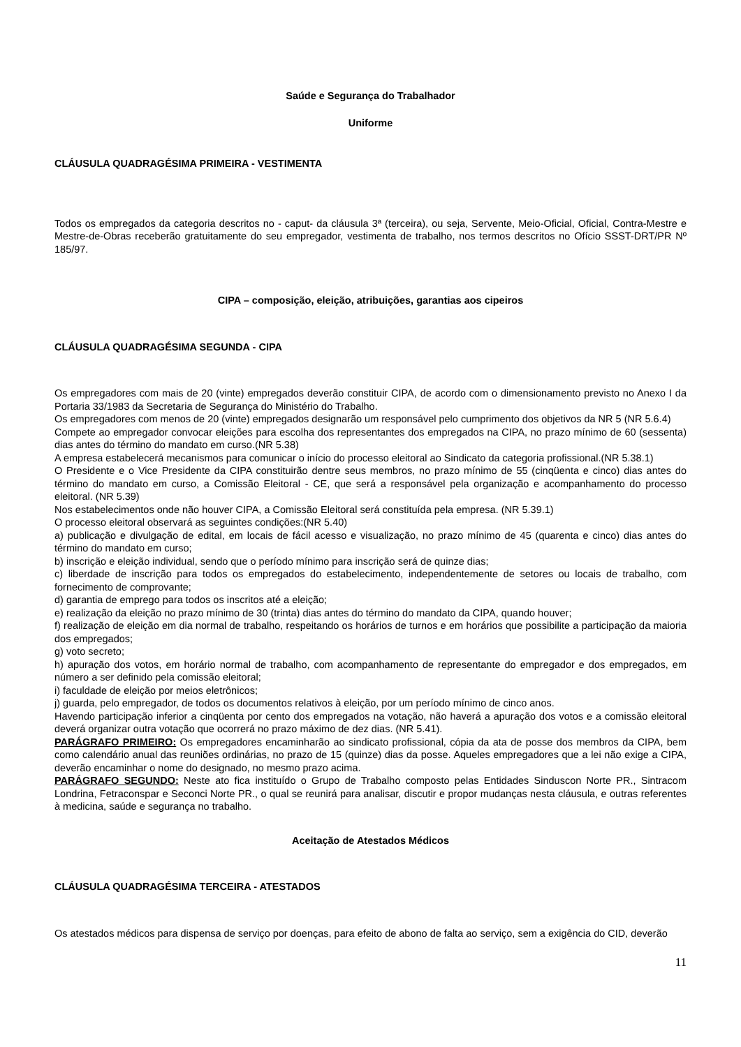Saúde e Segurança do Trabalhador
Uniforme
CLÁUSULA QUADRAGÉSIMA PRIMEIRA - VESTIMENTA
Todos os empregados da categoria descritos no - caput- da cláusula 3ª (terceira), ou seja, Servente, Meio-Oficial, Oficial, Contra-Mestre e Mestre-de-Obras receberão gratuitamente do seu empregador, vestimenta de trabalho, nos termos descritos no Ofício SSST-DRT/PR Nº 185/97.
CIPA – composição, eleição, atribuições, garantias aos cipeiros
CLÁUSULA QUADRAGÉSIMA SEGUNDA - CIPA
Os empregadores com mais de 20 (vinte) empregados deverão constituir CIPA, de acordo com o dimensionamento previsto no Anexo I da Portaria 33/1983 da Secretaria de Segurança do Ministério do Trabalho.
Os empregadores com menos de 20 (vinte) empregados designarão um responsável pelo cumprimento dos objetivos da NR 5 (NR 5.6.4)
Compete ao empregador convocar eleições para escolha dos representantes dos empregados na CIPA, no prazo mínimo de 60 (sessenta) dias antes do término do mandato em curso.(NR 5.38)
A empresa estabelecerá mecanismos para comunicar o início do processo eleitoral ao Sindicato da categoria profissional.(NR 5.38.1)
O Presidente e o Vice Presidente da CIPA constituirão dentre seus membros, no prazo mínimo de 55 (cinqüenta e cinco) dias antes do término do mandato em curso, a Comissão Eleitoral - CE, que será a responsável pela organização e acompanhamento do processo eleitoral. (NR 5.39)
Nos estabelecimentos onde não houver CIPA, a Comissão Eleitoral será constituída pela empresa. (NR 5.39.1)
O processo eleitoral observará as seguintes condições:(NR 5.40)
a) publicação e divulgação de edital, em locais de fácil acesso e visualização, no prazo mínimo de 45 (quarenta e cinco) dias antes do término do mandato em curso;
b) inscrição e eleição individual, sendo que o período mínimo para inscrição será de quinze dias;
c) liberdade de inscrição para todos os empregados do estabelecimento, independentemente de setores ou locais de trabalho, com fornecimento de comprovante;
d) garantia de emprego para todos os inscritos até a eleição;
e) realização da eleição no prazo mínimo de 30 (trinta) dias antes do término do mandato da CIPA, quando houver;
f) realização de eleição em dia normal de trabalho, respeitando os horários de turnos e em horários que possibilite a participação da maioria dos empregados;
g) voto secreto;
h) apuração dos votos, em horário normal de trabalho, com acompanhamento de representante do empregador e dos empregados, em número a ser definido pela comissão eleitoral;
i) faculdade de eleição por meios eletrônicos;
j) guarda, pelo empregador, de todos os documentos relativos à eleição, por um período mínimo de cinco anos.
Havendo participação inferior a cinqüenta por cento dos empregados na votação, não haverá a apuração dos votos e a comissão eleitoral deverá organizar outra votação que ocorrerá no prazo máximo de dez dias. (NR 5.41).
PARÁGRAFO PRIMEIRO: Os empregadores encaminharão ao sindicato profissional, cópia da ata de posse dos membros da CIPA, bem como calendário anual das reuniões ordinárias, no prazo de 15 (quinze) dias da posse. Aqueles empregadores que a lei não exige a CIPA, deverão encaminhar o nome do designado, no mesmo prazo acima.
PARÁGRAFO SEGUNDO: Neste ato fica instituído o Grupo de Trabalho composto pelas Entidades Sinduscon Norte PR., Sintracom Londrina, Fetraconspar e Seconci Norte PR., o qual se reunirá para analisar, discutir e propor mudanças nesta cláusula, e outras referentes à medicina, saúde e segurança no trabalho.
Aceitação de Atestados Médicos
CLÁUSULA QUADRAGÉSIMA TERCEIRA - ATESTADOS
Os atestados médicos para dispensa de serviço por doenças, para efeito de abono de falta ao serviço, sem a exigência do CID, deverão
11